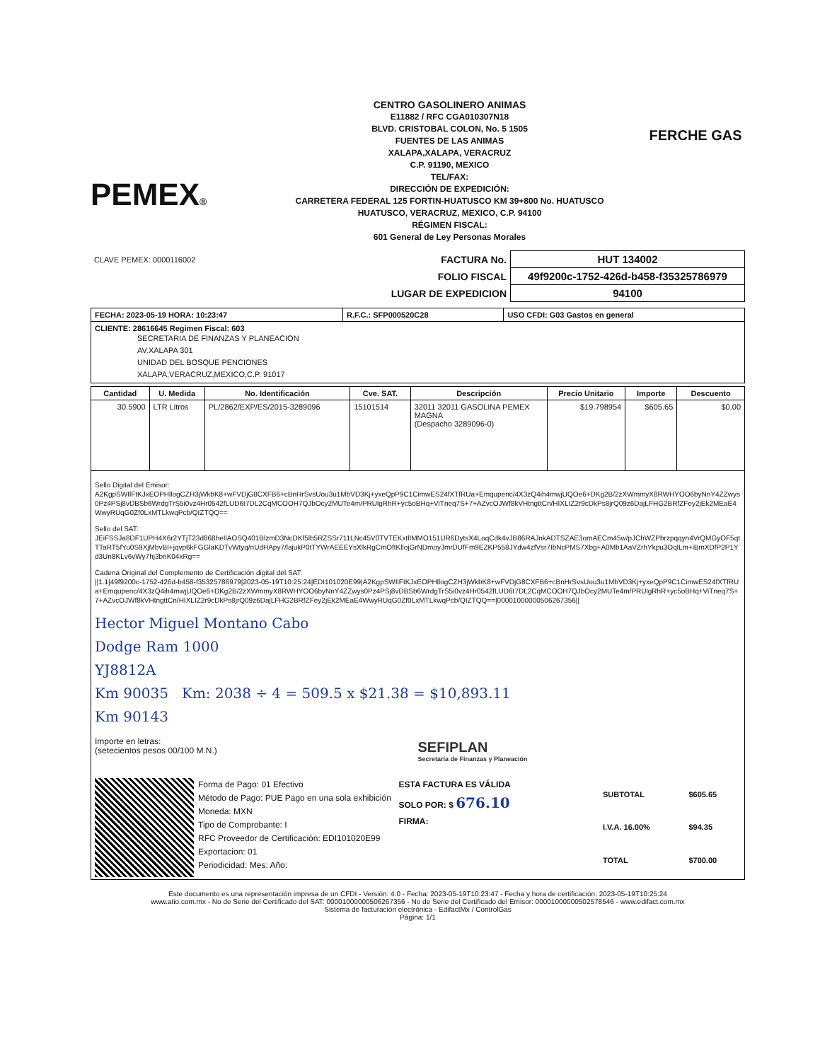PEMEX®
CENTRO GASOLINERO ANIMAS
E11882 / RFC CGA010307N18
BLVD. CRISTOBAL COLON, No. 5 1505
FUENTES DE LAS ANIMAS
XALAPA,XALAPA, VERACRUZ
C.P. 91190, MEXICO
TEL/FAX:
DIRECCIÓN DE EXPEDICIÓN:
CARRETERA FEDERAL 125 FORTIN-HUATUSCO KM 39+800 No. HUATUSCO
HUATUSCO, VERACRUZ, MEXICO, C.P. 94100
RÉGIMEN FISCAL:
601 General de Ley Personas Morales
FERCHE GAS
| CLAVE PEMEX: 0000116002 | FACTURA No. | HUT 134002 |
| | FOLIO FISCAL | 49f9200c-1752-426d-b458-f35325786979 |
| | LUGAR DE EXPEDICION | 94100 |
| FECHA: 2023-05-19 HORA: 10:23:47 | R.F.C.: SFP000520C28 | USO CFDI: G03 Gastos en general |
| CLIENTE: 28616645 Regimen Fiscal: 603 SECRETARIA DE FINANZAS Y PLANEACION AV.XALAPA 301 UNIDAD DEL BOSQUE PENCIONES XALAPA,VERACRUZ,MEXICO,C.P. 91017 | | |
| Cantidad | U. Medida | No. Identificación | Cve. SAT. | Descripción | Precio Unitario | Importe | Descuento |
| --- | --- | --- | --- | --- | --- | --- | --- |
| 30.5900 | LTR Litros | PL/2862/EXP/ES/2015-3289096 | 15101514 | 32011 32011 GASOLINA PEMEX MAGNA (Despacho 3289096-0) | $19.798954 | $605.65 | $0.00 |
| Sello Digital del Emisor: A2KgpSWIlFtKJxEOPHllogCZH3jWkbK8+wFVDjG8CXFB6+cBnHrSvsUou3u1MbVD3Kj+yxeQpP9C1CimwES24fXTfRUa+Emqupenc/4X3zQ4ih4mwjUQOe6+DKg2B/2zXWmmyX8RWHYOO6byNnY4ZZwys0Pz4PSj8vDBSb6WrdgTrS5i0vz4Hr0542fLUD6t7DL2CqMCOOH7QJbOcy2MUTe4m/PRUlgRhR+yc5oBHq+ViTneq7S+7+AZvcOJWf8kVHtngttCn/HIXLIZ2r9cDkPs8jrQ09z6DajLFHG2BRfZFey2jEk2MEaE4WwyRUqG0Zf0LxMTLkwqPcb/QIZTQQ== Sello del SAT: JEiFSSJa8DF1UPH4X6r2YTjT23d868heIlAOSQ401BlzmD3NcDKf5lb5RZSSr711LNc45V0TVTEKxtlIMMO151UR6DytsX4LoqCdk4vJB86RAJnkADTSZAE3omAECm45w/pJChWZPbrzpqqyn4VrQMGyOF5qtTTaRT5fYu0S9XjMbvBI+jqvp6kFGGlaKDTvWtyq/nUdHApy7/lajukP0tTYWrAEEEYsXlkRgCmOftKllojGrNDmoyJmrDUfFm9EZKP558JYdw4zfVsr7IbNcPMS7Xbg+A0Mb1AaVZrhYkpu3OqlLm+iBmXDfP2P1Yd3Un8KLv6vWy7hj3bnK04xRg== Cadena Original del Complemento de Certificación digital del SAT: //1.1/49f9200c-1752-426d-b458-f35325786979/2023-05-19T10:25:24/EDI101020E99/A2KgpSWIlFtKJxEOPHllogCZH3jWkbK8+wFVDjG8CXFB6+cBnHrSvsUou3u1MbVD3Kj+yxeQpP9C1CimwES24fXTfRUa+Emqupenc/4X3zQ4ih4mwjUQOe6+DKg2B/2zXWmmyX8RWHYOO6byNnY4ZZwys0Pz4PSj8vDBSb6WrdgTrS5i0vz4Hr0542fLUD6t7DL2CqMCOOH7QJbOcy2MUTe4m/PRUlgRhR+yc5oBHq+ViTneq7S+7+AZvcOJWf8kVHtngttCn/HIXLIZ2r9cDkPs8jrQ09z6DajLFHG2BRfZFey2jEk2MEaE4WwyRUqG0Zf0LxMTLkwqPcb/QIZTQQ==/00001000000506267356// Hector Miguel Montano Cabo Dodge Ram 1000 YJ8812A Km 90035 Km: 2038 ÷ 4 = 509.5 x $21.38 = $10,893.11 Km 90143 Importe en letras: (setecientos pesos 00/100 M.N.) SEFIPLAN Secretaría de Finanzas y Planeación Forma de Pago: 01 Efectivo Método de Pago: PUE Pago en una sola exhibición Moneda: MXN Tipo de Comprobante: I RFC Proveedor de Certificación: EDI101020E99 Exportacion: 01 Periodicidad: Mes: Año: ESTA FACTURA ES VÁLIDA SOLO POR: $ 676.10 FIRMA: / SUBTOTAL / $605.65 / / I.V.A. 16.00% / $94.35 / / TOTAL / $700.00 / | | | | | | | |
Este documento es una representación impresa de un CFDI - Versión: 4.0 - Fecha: 2023-05-19T10:23:47 - Fecha y hora de certificación: 2023-05-19T10:25:24
www.atio.com.mx - No de Serie del Certificado del SAT: 00001000000506267356 - No de Serie del Certificado del Emisor: 00001000000502578546 - www.edifact.com.mx
Sistema de facturación electrónica - EdifactMx / ControlGas
Página: 1/1